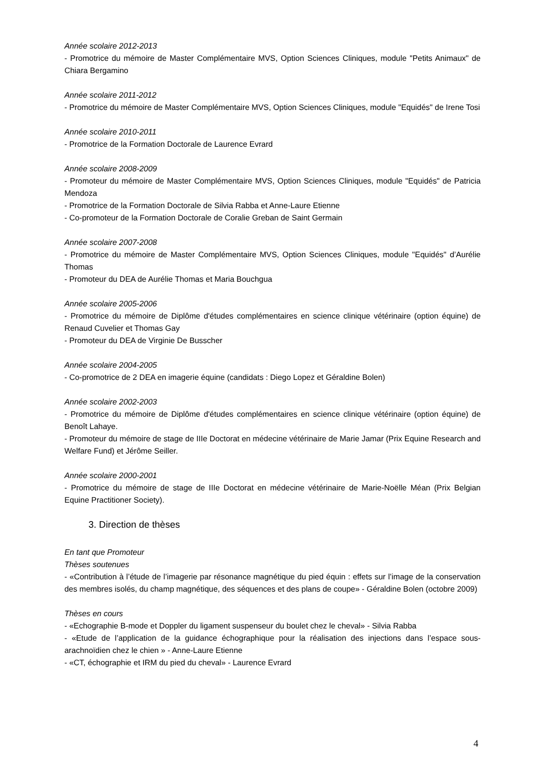Année scolaire 2012-2013
- Promotrice du mémoire de Master Complémentaire MVS, Option Sciences Cliniques, module "Petits Animaux" de Chiara Bergamino
Année scolaire 2011-2012
- Promotrice du mémoire de Master Complémentaire MVS, Option Sciences Cliniques, module "Equidés" de Irene Tosi
Année scolaire 2010-2011
- Promotrice de la Formation Doctorale de Laurence Evrard
Année scolaire 2008-2009
- Promoteur du mémoire de Master Complémentaire MVS, Option Sciences Cliniques, module "Equidés" de Patricia Mendoza
- Promotrice de la Formation Doctorale de Silvia Rabba et Anne-Laure Etienne
- Co-promoteur de la Formation Doctorale de Coralie Greban de Saint Germain
Année scolaire 2007-2008
- Promotrice du mémoire de Master Complémentaire MVS, Option Sciences Cliniques, module "Equidés" d’Aurélie Thomas
- Promoteur du DEA de Aurélie Thomas et Maria Bouchgua
Année scolaire 2005-2006
- Promotrice du mémoire de Diplôme d'études complémentaires en science clinique vétérinaire (option équine) de Renaud Cuvelier et Thomas Gay
- Promoteur du DEA de Virginie De Busscher
Année scolaire 2004-2005
- Co-promotrice de 2 DEA en imagerie équine (candidats : Diego Lopez et Géraldine Bolen)
Année scolaire 2002-2003
- Promotrice du mémoire de Diplôme d'études complémentaires en science clinique vétérinaire (option équine) de Benoît Lahaye.
- Promoteur du mémoire de stage de IIIe Doctorat en médecine vétérinaire de Marie Jamar (Prix Equine Research and Welfare Fund) et Jérôme Seiller.
Année scolaire 2000-2001
- Promotrice du mémoire de stage de IIIe Doctorat en médecine vétérinaire de Marie-Noëlle Méan (Prix Belgian Equine Practitioner Society).
3. Direction de thèses
En tant que Promoteur
Thèses soutenues
- «Contribution à l’étude de l’imagerie par résonance magnétique du pied équin : effets sur l’image de la conservation des membres isolés, du champ magnétique, des séquences et des plans de coupe» - Géraldine Bolen (octobre 2009)
Thèses en cours
- «Echographie B-mode et Doppler du ligament suspenseur du boulet chez le cheval» - Silvia Rabba
- «Etude de l’application de la guidance échographique pour la réalisation des injections dans l’espace sous-arachnoïdien chez le chien » - Anne-Laure Etienne
- «CT, échographie et IRM du pied du cheval» - Laurence Evrard
4